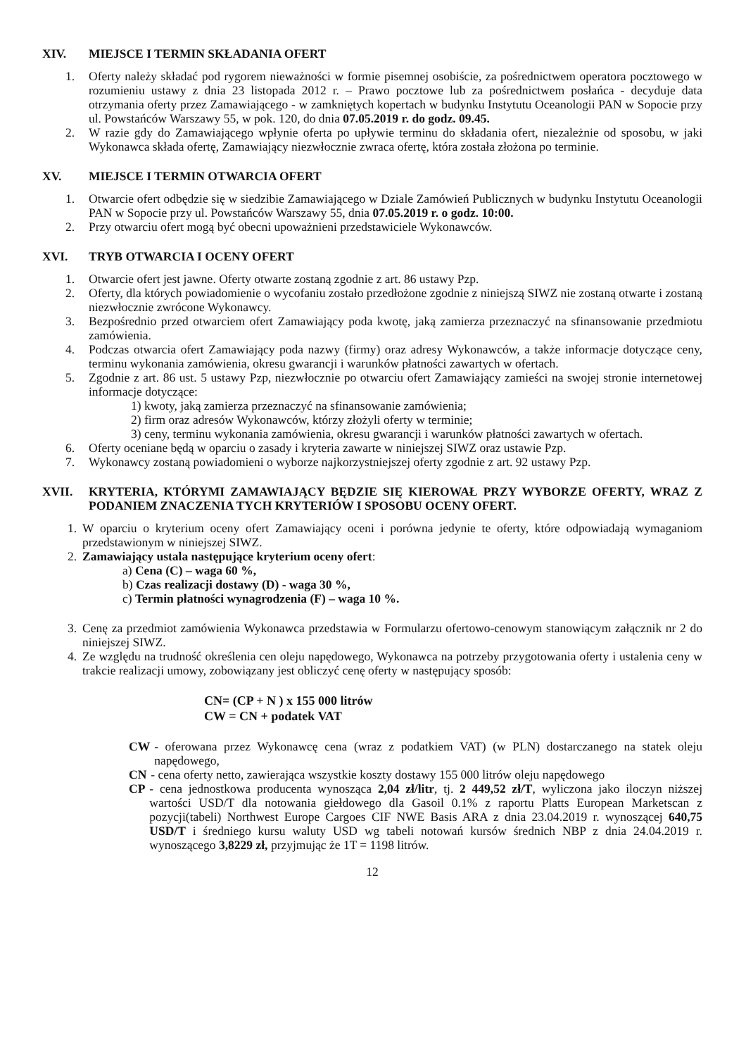XIV. MIEJSCE I TERMIN SKŁADANIA OFERT
1. Oferty należy składać pod rygorem nieważności w formie pisemnej osobiście, za pośrednictwem operatora pocztowego w rozumieniu ustawy z dnia 23 listopada 2012 r. – Prawo pocztowe lub za pośrednictwem posłańca - decyduje data otrzymania oferty przez Zamawiającego - w zamkniętych kopertach w budynku Instytutu Oceanologii PAN w Sopocie przy ul. Powstańców Warszawy 55, w pok. 120, do dnia 07.05.2019 r. do godz. 09.45.
2. W razie gdy do Zamawiającego wpłynie oferta po upływie terminu do składania ofert, niezależnie od sposobu, w jaki Wykonawca składa ofertę, Zamawiający niezwłocznie zwraca ofertę, która została złożona po terminie.
XV. MIEJSCE I TERMIN OTWARCIA OFERT
1. Otwarcie ofert odbędzie się w siedzibie Zamawiającego w Dziale Zamówień Publicznych w budynku Instytutu Oceanologii PAN w Sopocie przy ul. Powstańców Warszawy 55, dnia 07.05.2019 r. o godz. 10:00.
2. Przy otwarciu ofert mogą być obecni upoważnieni przedstawiciele Wykonawców.
XVI. TRYB OTWARCIA I OCENY OFERT
1. Otwarcie ofert jest jawne. Oferty otwarte zostaną zgodnie z art. 86 ustawy Pzp.
2. Oferty, dla których powiadomienie o wycofaniu zostało przedłożone zgodnie z niniejszą SIWZ nie zostaną otwarte i zostaną niezwłocznie zwrócone Wykonawcy.
3. Bezpośrednio przed otwarciem ofert Zamawiający poda kwotę, jaką zamierza przeznaczyć na sfinansowanie przedmiotu zamówienia.
4. Podczas otwarcia ofert Zamawiający poda nazwy (firmy) oraz adresy Wykonawców, a także informacje dotyczące ceny, terminu wykonania zamówienia, okresu gwarancji i warunków płatności zawartych w ofertach.
5. Zgodnie z art. 86 ust. 5 ustawy Pzp, niezwłocznie po otwarciu ofert Zamawiający zamieści na swojej stronie internetowej informacje dotyczące:
1) kwoty, jaką zamierza przeznaczyć na sfinansowanie zamówienia;
2) firm oraz adresów Wykonawców, którzy złożyli oferty w terminie;
3) ceny, terminu wykonania zamówienia, okresu gwarancji i warunków płatności zawartych w ofertach.
6. Oferty oceniane będą w oparciu o zasady i kryteria zawarte w niniejszej SIWZ oraz ustawie Pzp.
7. Wykonawcy zostaną powiadomieni o wyborze najkorzystniejszej oferty zgodnie z art. 92 ustawy Pzp.
XVII. KRYTERIA, KTÓRYMI ZAMAWIAJĄCY BĘDZIE SIĘ KIEROWAŁ PRZY WYBORZE OFERTY, WRAZ Z PODANIEM ZNACZENIA TYCH KRYTERIÓW I SPOSOBU OCENY OFERT.
1. W oparciu o kryterium oceny ofert Zamawiający oceni i porówna jedynie te oferty, które odpowiadają wymaganiom przedstawionym w niniejszej SIWZ.
2. Zamawiający ustala następujące kryterium oceny ofert:
a) Cena (C) – waga 60 %,
b) Czas realizacji dostawy (D) - waga 30 %,
c) Termin płatności wynagrodzenia (F) – waga 10 %.
3. Cenę za przedmiot zamówienia Wykonawca przedstawia w Formularzu ofertowo-cenowym stanowiącym załącznik nr 2 do niniejszej SIWZ.
4. Ze względu na trudność określenia cen oleju napędowego, Wykonawca na potrzeby przygotowania oferty i ustalenia ceny w trakcie realizacji umowy, zobowiązany jest obliczyć cenę oferty w następujący sposób:
CN= (CP + N ) x 155 000 litrów
CW = CN + podatek VAT
CW - oferowana przez Wykonawcę cena (wraz z podatkiem VAT) (w PLN) dostarczanego na statek oleju napędowego,
CN - cena oferty netto, zawierająca wszystkie koszty dostawy 155 000 litrów oleju napędowego
CP - cena jednostkowa producenta wynosząca 2,04 zł/litr, tj. 2 449,52 zł/T, wyliczona jako iloczyn niższej wartości USD/T dla notowania giełdowego dla Gasoil 0.1% z raportu Platts European Marketscan z pozycji(tabeli) Northwest Europe Cargoes CIF NWE Basis ARA z dnia 23.04.2019 r. wynoszącej 640,75 USD/T i średniego kursu waluty USD wg tabeli notowań kursów średnich NBP z dnia 24.04.2019 r. wynoszącego 3,8229 zł, przyjmując że 1T = 1198 litrów.
12